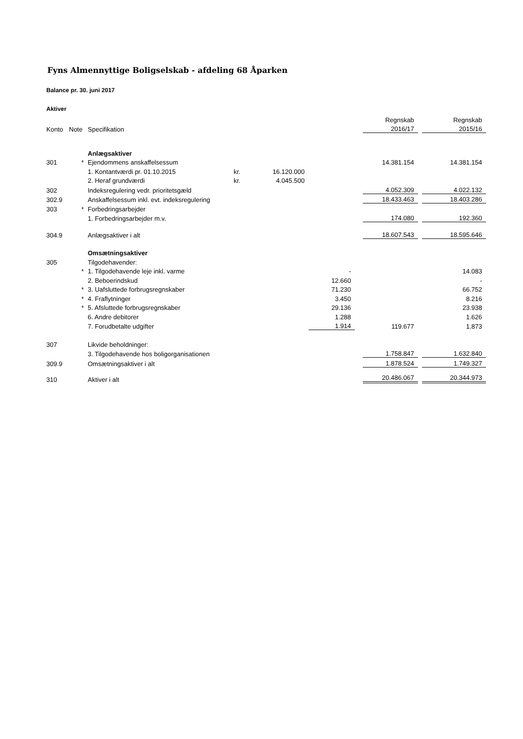Fyns Almennyttige Boligselskab - afdeling 68 Åparken
Balance pr. 30. juni 2017
Aktiver
| | | | | | | | Regnskab | | Regnskab |
| Konto | Note | Specifikation | | | | | 2016/17 | | 2015/16 |
| | | Anlægsaktiver | | | | | | | |
| 301 | * | Ejendommens anskaffelsessum | | | | | 14.381.154 | | 14.381.154 |
| | | 1. Kontantværdi pr. 01.10.2015 | kr. | 16.120.000 | | | | | |
| | | 2. Heraf grundværdi | kr. | 4.045.500 | | | | | |
| 302 | | Indeksregulering vedr. prioritetsgæld | | | | | 4.052.309 | | 4.022.132 |
| 302.9 | | Anskaffelsessum inkl. evt. indeksregulering | | | | | 18.433.463 | | 18.403.286 |
| 303 | * | Forbedringsarbejder | | | | | | | |
| | | 1. Forbedringsarbejder m.v. | | | | | 174.080 | | 192.360 |
| 304.9 | | Anlægsaktiver i alt | | | | | 18.607.543 | | 18.595.646 |
| | | Omsætningsaktiver | | | | | | | |
| 305 | | Tilgodehavender: | | | | | | | |
| | * | 1. Tilgodehavende leje inkl. varme | | | - | | | | 14.083 |
| | | 2. Beboerindskud | | | 12.660 | | | | - |
| | * | 3. Uafsluttede forbrugsregnskaber | | | 71.230 | | | | 66.752 |
| | * | 4. Fraflytninger | | | 3.450 | | | | 8.216 |
| | * | 5. Afsluttede forbrugsregnskaber | | | 29.136 | | | | 23.938 |
| | | 6. Andre debitorer | | | 1.288 | | | | 1.626 |
| | | 7. Forudbetalte udgifter | | | 1.914 | | 119.677 | | 1.873 |
| 307 | | Likvide beholdninger: | | | | | | | |
| | | 3. Tilgodehavende hos boligorganisationen | | | | | 1.758.847 | | 1.632.840 |
| 309.9 | | Omsætningsaktiver i alt | | | | | 1.878.524 | | 1.749.327 |
| 310 | | Aktiver i alt | | | | | 20.486.067 | | 20.344.973 |